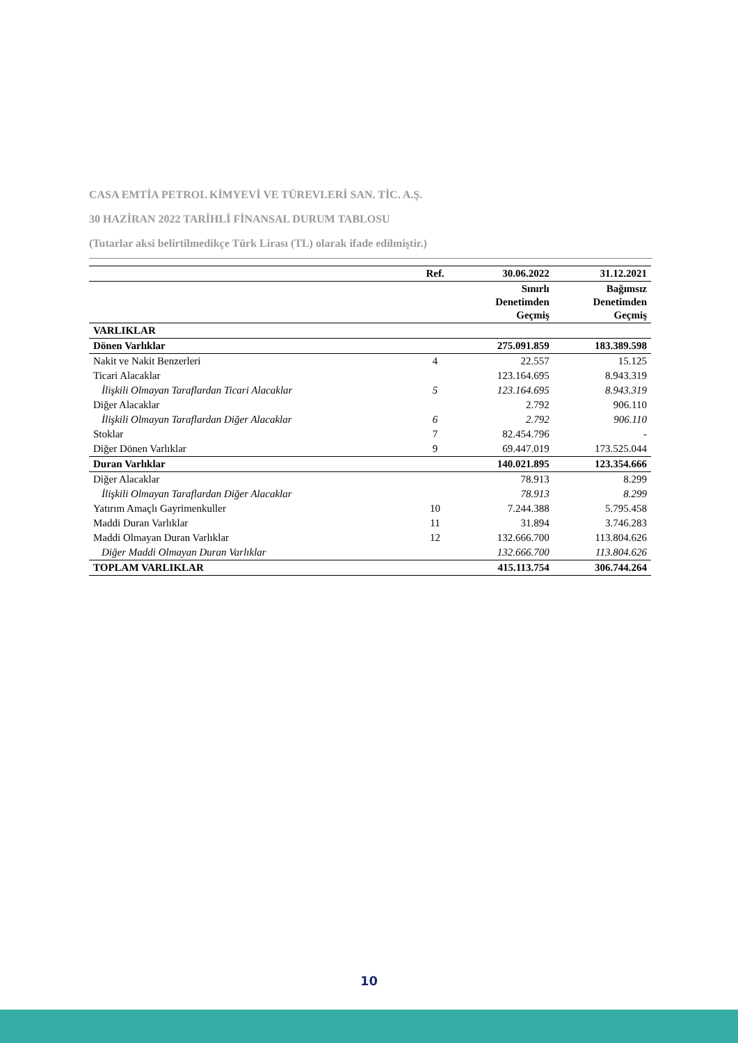CASA EMTİA PETROL KİMYEVİ VE TÜREVLERİ SAN. TİC. A.Ş.
30 HAZİRAN 2022 TARİHLİ FİNANSAL DURUM TABLOSU
(Tutarlar aksi belirtilmedikçe Türk Lirası (TL) olarak ifade edilmiştir.)
| | Ref. | 30.06.2022 | 31.12.2021 |
| --- | --- | --- | --- |
| | | Sınırlı Denetimden Geçmiş | Bağımsız Denetimden Geçmiş |
| VARLIKLAR | | | |
| Dönen Varlıklar | | 275.091.859 | 183.389.598 |
| Nakit ve Nakit Benzerleri | 4 | 22.557 | 15.125 |
| Ticari Alacaklar | | 123.164.695 | 8.943.319 |
| İlişkili Olmayan Taraflardan Ticari Alacaklar | 5 | 123.164.695 | 8.943.319 |
| Diğer Alacaklar | | 2.792 | 906.110 |
| İlişkili Olmayan Taraflardan Diğer Alacaklar | 6 | 2.792 | 906.110 |
| Stoklar | 7 | 82.454.796 | - |
| Diğer Dönen Varlıklar | 9 | 69.447.019 | 173.525.044 |
| Duran Varlıklar | | 140.021.895 | 123.354.666 |
| Diğer Alacaklar | | 78.913 | 8.299 |
| İlişkili Olmayan Taraflardan Diğer Alacaklar | | 78.913 | 8.299 |
| Yatırım Amaçlı Gayrimenkuller | 10 | 7.244.388 | 5.795.458 |
| Maddi Duran Varlıklar | 11 | 31.894 | 3.746.283 |
| Maddi Olmayan Duran Varlıklar | 12 | 132.666.700 | 113.804.626 |
| Diğer Maddi Olmayan Duran Varlıklar | | 132.666.700 | 113.804.626 |
| TOPLAM VARLIKLAR | | 415.113.754 | 306.744.264 |
10